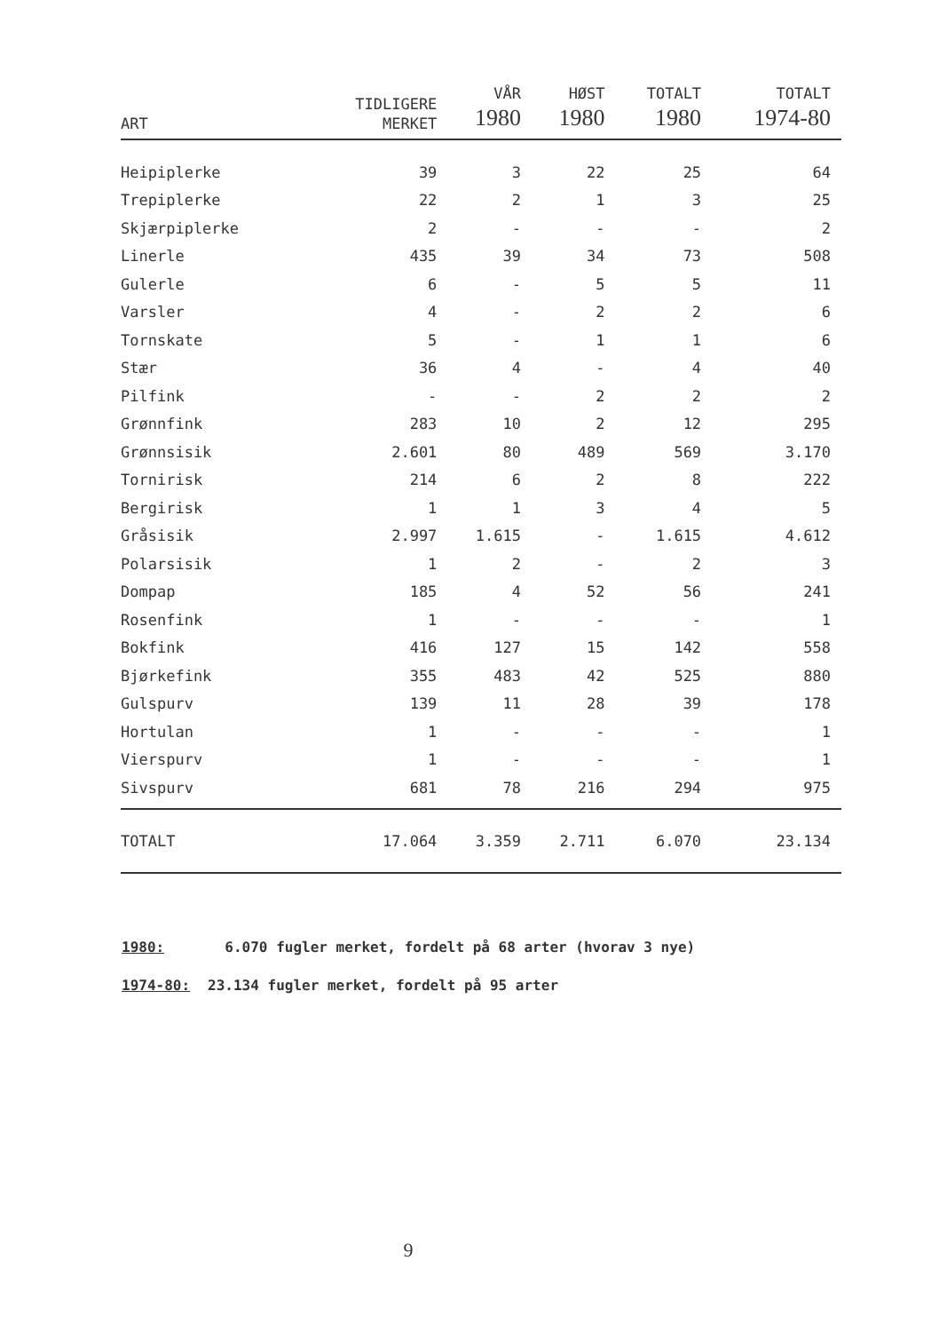| ART | TIDLIGERE MERKET | VÅR 1980 | HØST 1980 | TOTALT 1980 | TOTALT 1974-80 |
| --- | --- | --- | --- | --- | --- |
| Heipiplerke | 39 | 3 | 22 | 25 | 64 |
| Trepiplerke | 22 | 2 | 1 | 3 | 25 |
| Skjærpiplerke | 2 | - | - | - | 2 |
| Linerle | 435 | 39 | 34 | 73 | 508 |
| Gulerle | 6 | - | 5 | 5 | 11 |
| Varsler | 4 | - | 2 | 2 | 6 |
| Tornskate | 5 | - | 1 | 1 | 6 |
| Stær | 36 | 4 | - | 4 | 40 |
| Pilfink | - | - | 2 | 2 | 2 |
| Grønnfink | 283 | 10 | 2 | 12 | 295 |
| Grønnsisik | 2.601 | 80 | 489 | 569 | 3.170 |
| Tornirisk | 214 | 6 | 2 | 8 | 222 |
| Bergirisk | 1 | 1 | 3 | 4 | 5 |
| Gråsisik | 2.997 | 1.615 | - | 1.615 | 4.612 |
| Polarsisik | 1 | 2 | - | 2 | 3 |
| Dompap | 185 | 4 | 52 | 56 | 241 |
| Rosenfink | 1 | - | - | - | 1 |
| Bokfink | 416 | 127 | 15 | 142 | 558 |
| Bjørkefink | 355 | 483 | 42 | 525 | 880 |
| Gulspurv | 139 | 11 | 28 | 39 | 178 |
| Hortulan | 1 | - | - | - | 1 |
| Vierspurv | 1 | - | - | - | 1 |
| Sivspurv | 681 | 78 | 216 | 294 | 975 |
| TOTALT | 17.064 | 3.359 | 2.711 | 6.070 | 23.134 |
1980: 6.070 fugler merket, fordelt på 68 arter (hvorav 3 nye)
1974-80: 23.134 fugler merket, fordelt på 95 arter
9